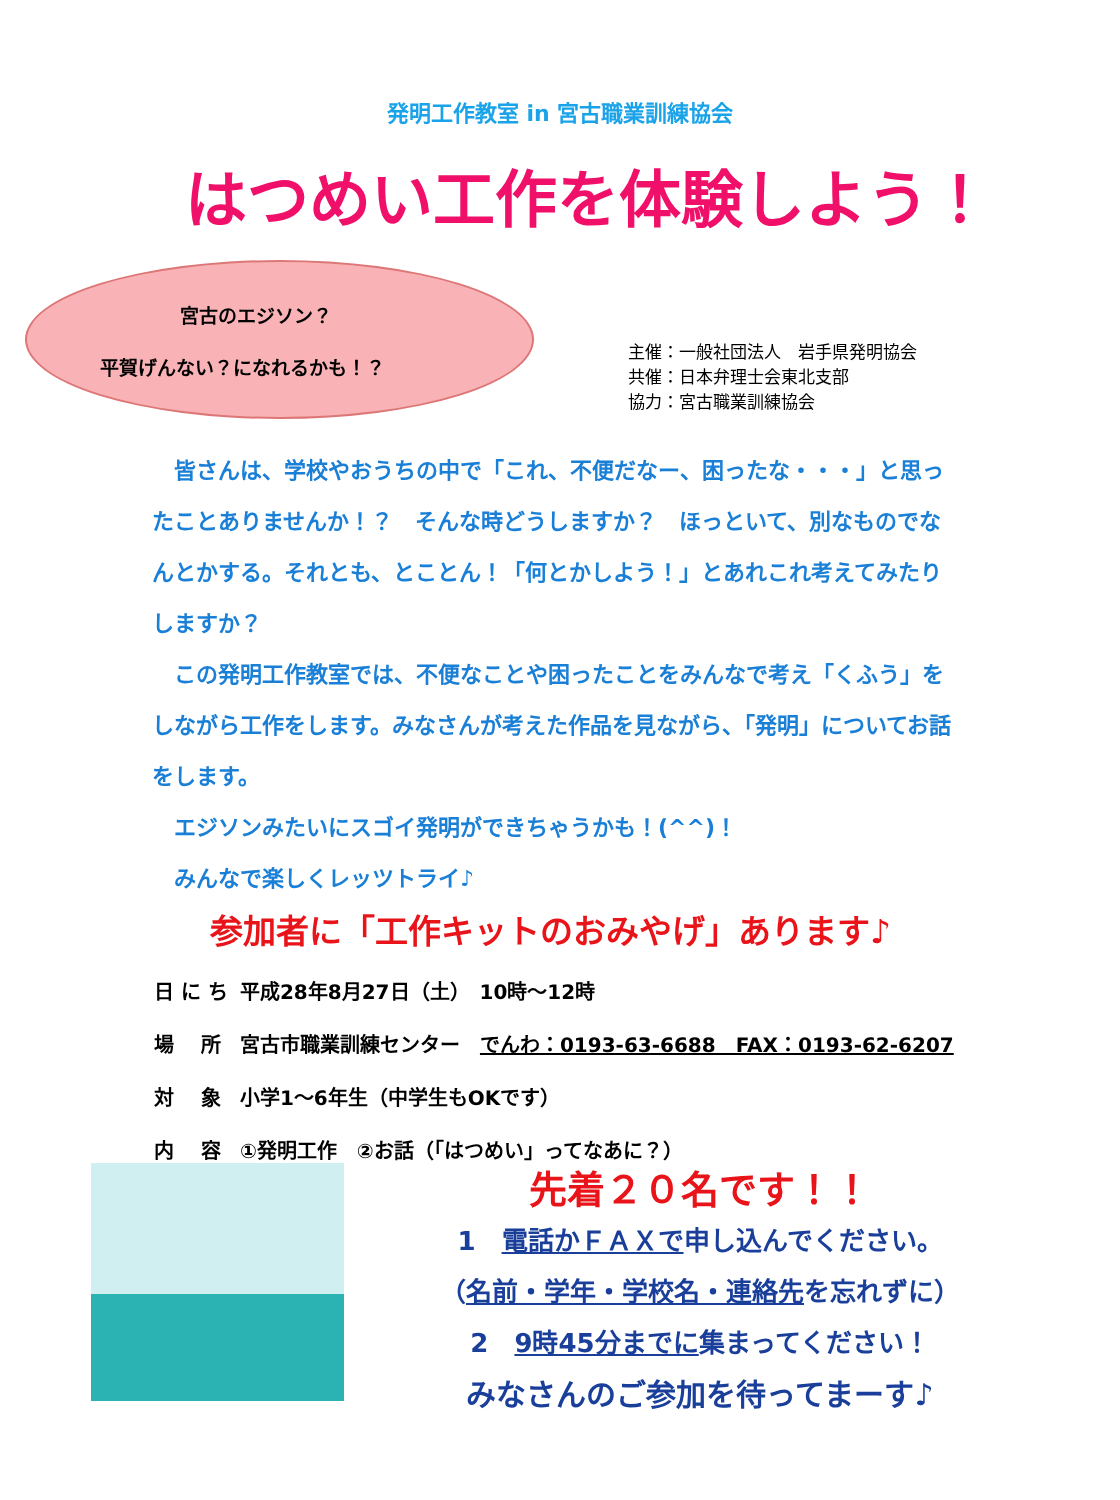発明工作教室 in 宮古職業訓練協会
はつめい工作を体験しよう！
宮古のエジソン？
平賀げんない？になれるかも！？
主催：一般社団法人　岩手県発明協会
共催：日本弁理士会東北支部
協力：宮古職業訓練協会
　皆さんは、学校やおうちの中で「これ、不便だなー、困ったな・・・」と思ったことありませんか！？　そんな時どうしますか？　ほっといて、別なものでなんとかする。それとも、とことん！「何とかしよう！」とあれこれ考えてみたりしますか？
　この発明工作教室では、不便なことや困ったことをみんなで考え「くふう」をしながら工作をします。みなさんが考えた作品を見ながら、「発明」についてお話をします。
　エジソンみたいにスゴイ発明ができちゃうかも！(^^)！
　みんなで楽しくレッツトライ♪
参加者に「工作キットのおみやげ」あります♪
| 日 に ち | 平成28年8月27日（土） 10時～12時 |
| 場 所 | 宮古市職業訓練センター でんわ：0193-63-6688 FAX：0193-62-6207 |
| 対 象 | 小学1～6年生（中学生もOKです） |
| 内 容 | ①発明工作 ②お話（「はつめい」ってなあに？） |
先着２０名です！！
1　電話かＦＡＸで申し込んでください。
（名前・学年・学校名・連絡先を忘れずに）
2　9時45分までに集まってください！
みなさんのご参加を待ってまーす♪